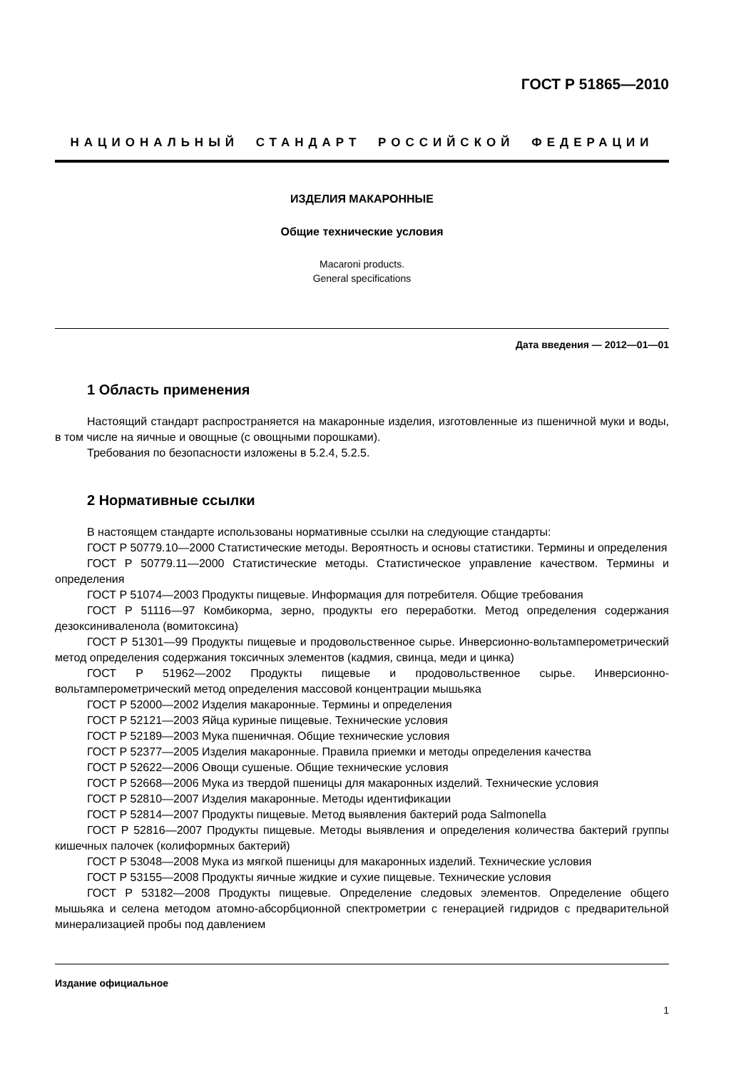ГОСТ Р 51865—2010
НАЦИОНАЛЬНЫЙ СТАНДАРТ РОССИЙСКОЙ ФЕДЕРАЦИИ
ИЗДЕЛИЯ МАКАРОННЫЕ
Общие технические условия
Macaroni products.
General specifications
Дата введения — 2012—01—01
1 Область применения
Настоящий стандарт распространяется на макаронные изделия, изготовленные из пшеничной муки и воды, в том числе на яичные и овощные (с овощными порошками).
Требования по безопасности изложены в 5.2.4, 5.2.5.
2 Нормативные ссылки
В настоящем стандарте использованы нормативные ссылки на следующие стандарты:
ГОСТ Р 50779.10—2000 Статистические методы. Вероятность и основы статистики. Термины и определения
ГОСТ Р 50779.11—2000 Статистические методы. Статистическое управление качеством. Термины и определения
ГОСТ Р 51074—2003 Продукты пищевые. Информация для потребителя. Общие требования
ГОСТ Р 51116—97 Комбикорма, зерно, продукты его переработки. Метод определения содержания дезоксиниваленола (вомитоксина)
ГОСТ Р 51301—99 Продукты пищевые и продовольственное сырье. Инверсионно-вольтамперометрический метод определения содержания токсичных элементов (кадмия, свинца, меди и цинка)
ГОСТ Р 51962—2002 Продукты пищевые и продовольственное сырье. Инверсионно-вольтамперометрический метод определения массовой концентрации мышьяка
ГОСТ Р 52000—2002 Изделия макаронные. Термины и определения
ГОСТ Р 52121—2003 Яйца куриные пищевые. Технические условия
ГОСТ Р 52189—2003 Мука пшеничная. Общие технические условия
ГОСТ Р 52377—2005 Изделия макаронные. Правила приемки и методы определения качества
ГОСТ Р 52622—2006 Овощи сушеные. Общие технические условия
ГОСТ Р 52668—2006 Мука из твердой пшеницы для макаронных изделий. Технические условия
ГОСТ Р 52810—2007 Изделия макаронные. Методы идентификации
ГОСТ Р 52814—2007 Продукты пищевые. Метод выявления бактерий рода Salmonella
ГОСТ Р 52816—2007 Продукты пищевые. Методы выявления и определения количества бактерий группы кишечных палочек (колиформных бактерий)
ГОСТ Р 53048—2008 Мука из мягкой пшеницы для макаронных изделий. Технические условия
ГОСТ Р 53155—2008 Продукты яичные жидкие и сухие пищевые. Технические условия
ГОСТ Р 53182—2008 Продукты пищевые. Определение следовых элементов. Определение общего мышьяка и селена методом атомно-абсорбционной спектрометрии с генерацией гидридов с предварительной минерализацией пробы под давлением
Издание официальное
1